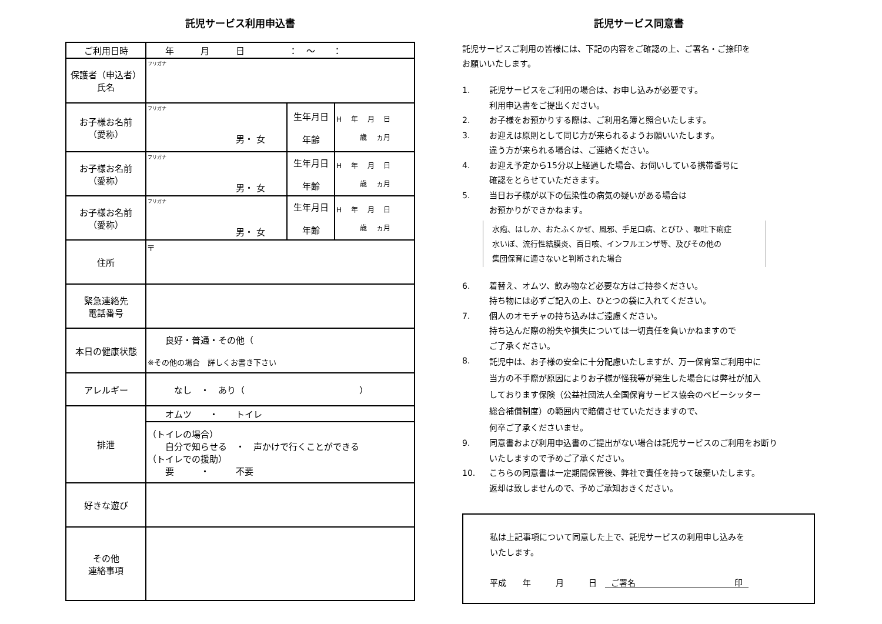託児サービス利用申込書
| ご利用日時 | 年 月 日 ： ～ ： | | |
| 保護者（申込者） 氏名 | フリガナ | | |
| お子様お名前 （愛称） | フリガナ 男・ 女 | 生年月日 年齢 | H 年 月 日 歳 ヵ月 |
| お子様お名前 （愛称） | フリガナ 男・ 女 | 生年月日 年齢 | H 年 月 日 歳 ヵ月 |
| お子様お名前 （愛称） | フリガナ 男・ 女 | 生年月日 年齢 | H 年 月 日 歳 ヵ月 |
| 住所 | 〒 | | |
| 緊急連絡先 電話番号 | | | |
| 本日の健康状態 | 良好・普通・その他（ ※その他の場合 詳しくお書き下さい | | |
| アレルギー | なし ・ あり（ ） | | |
| 排泄 | オムツ ・ トイレ | | |
| | （トイレの場合） 自分で知らせる ・ 声かけで行くことができる （トイレでの援助） 要 ・ 不要 | | |
| 好きな遊び | | | |
| その他 連絡事項 | | | |
託児サービス同意書
託児サービスご利用の皆様には、下記の内容をご確認の上、ご署名・ご捺印を
お願いいたします。
1. 託児サービスをご利用の場合は、お申し込みが必要です。
利用申込書をご提出ください。
2. お子様をお預かりする際は、ご利用名簿と照合いたします。
3. お迎えは原則として同じ方が来られるようお願いいたします。
違う方が来られる場合は、ご連絡ください。
4. お迎え予定から15分以上経過した場合、お伺いしている携帯番号に
確認をとらせていただきます。
5. 当日お子様が以下の伝染性の病気の疑いがある場合は
お預かりができかねます。
水疱、はしか、おたふくかぜ、風邪、手足口病、とびひ 、嘔吐下痢症
水いぼ、流行性結膜炎、百日咳、インフルエンザ等、及びその他の
集団保育に適さないと判断された場合
6. 着替え、オムツ、飲み物など必要な方はご持参ください。
持ち物には必ずご記入の上、ひとつの袋に入れてください。
7. 個人のオモチャの持ち込みはご遠慮ください。
持ち込んだ際の紛失や損失については一切責任を負いかねますので
ご了承ください。
8. 託児中は、お子様の安全に十分配慮いたしますが、万一保育室ご利用中に
当方の不手際が原因によりお子様が怪我等が発生した場合には弊社が加入
しております保険（公益社団法人全国保育サービス協会のベビーシッター
総合補償制度）の範囲内で賠償させていただきますので、
何卒ご了承くださいませ。
9. 同意書および利用申込書のご提出がない場合は託児サービスのご利用をお断り
いたしますので予めご了承ください。
10. こちらの同意書は一定期間保管後、弊社で責任を持って破棄いたします。
返却は致しませんので、予めご承知おきください。
私は上記事項について同意した上で、託児サービスの利用申し込みを
いたします。
平成　　年　　　月　　　日　ご署名　　　　　　　　　　　　印